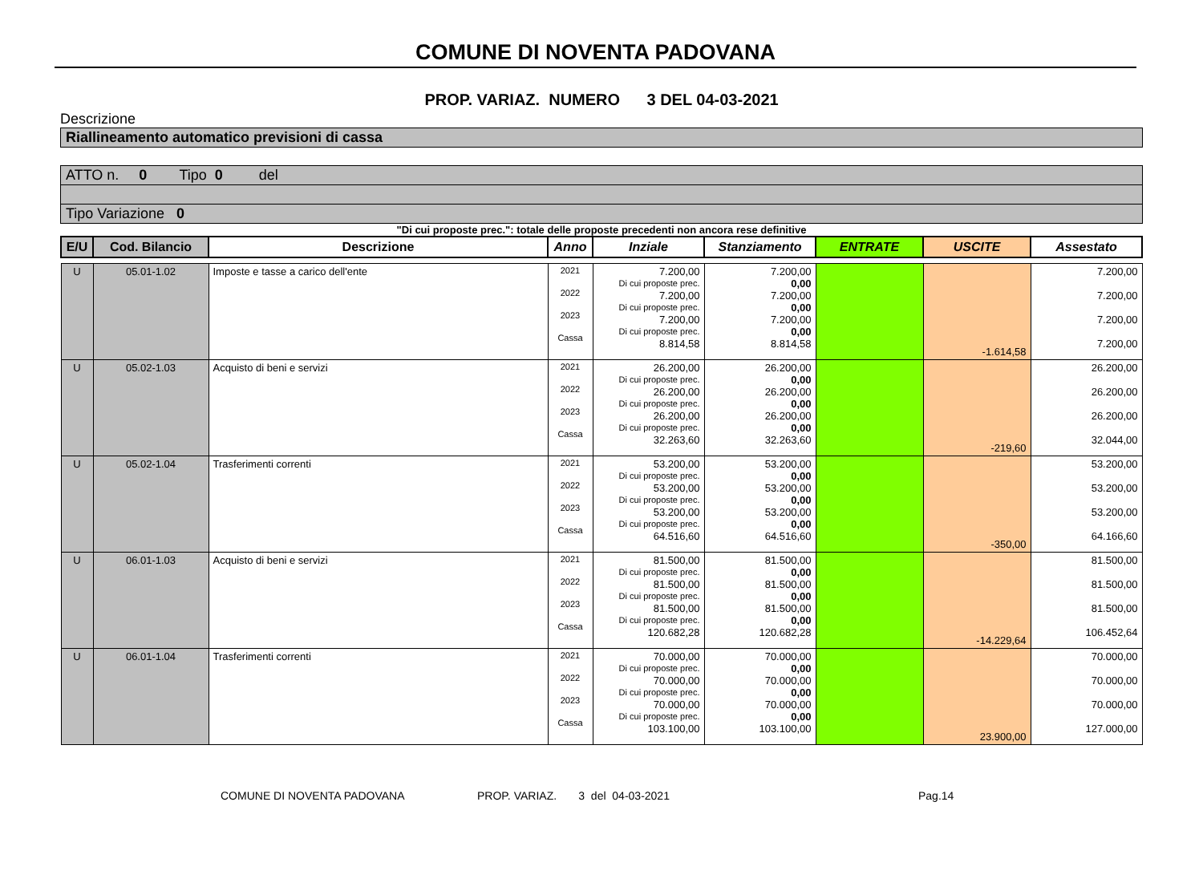COMUNE DI NOVENTA PADOVANA
PROP. VARIAZ. NUMERO 3 DEL 04-03-2021
Descrizione
Riallineamento automatico previsioni di cassa
ATTO n. 0 Tipo 0 del
Tipo Variazione 0
"Di cui proposte prec.": totale delle proposte precedenti non ancora rese definitive
| E/U | Cod. Bilancio | Descrizione | Anno | Inziale | Stanziamento | ENTRATE | USCITE | Assestato |
| --- | --- | --- | --- | --- | --- | --- | --- | --- |
| U | 05.01-1.02 | Imposte e tasse a carico dell'ente | 2021 2022 2023 Cassa | 7.200,00 Di cui proposte prec. 7.200,00 Di cui proposte prec. 7.200,00 Di cui proposte prec. 8.814,58 | 7.200,00 0,00 7.200,00 0,00 7.200,00 0,00 8.814,58 | | -1.614,58 | 7.200,00 7.200,00 7.200,00 7.200,00 |
| U | 05.02-1.03 | Acquisto di beni e servizi | 2021 2022 2023 Cassa | 26.200,00 Di cui proposte prec. 26.200,00 Di cui proposte prec. 26.200,00 Di cui proposte prec. 32.263,60 | 26.200,00 0,00 26.200,00 0,00 26.200,00 0,00 32.263,60 | | -219,60 | 26.200,00 26.200,00 26.200,00 32.044,00 |
| U | 05.02-1.04 | Trasferimenti correnti | 2021 2022 2023 Cassa | 53.200,00 Di cui proposte prec. 53.200,00 Di cui proposte prec. 53.200,00 Di cui proposte prec. 64.516,60 | 53.200,00 0,00 53.200,00 0,00 53.200,00 0,00 64.516,60 | | -350,00 | 53.200,00 53.200,00 53.200,00 64.166,60 |
| U | 06.01-1.03 | Acquisto di beni e servizi | 2021 2022 2023 Cassa | 81.500,00 Di cui proposte prec. 81.500,00 Di cui proposte prec. 81.500,00 Di cui proposte prec. 120.682,28 | 81.500,00 0,00 81.500,00 0,00 81.500,00 0,00 120.682,28 | | -14.229,64 | 81.500,00 81.500,00 81.500,00 106.452,64 |
| U | 06.01-1.04 | Trasferimenti correnti | 2021 2022 2023 Cassa | 70.000,00 Di cui proposte prec. 70.000,00 Di cui proposte prec. 70.000,00 Di cui proposte prec. 103.100,00 | 70.000,00 0,00 70.000,00 0,00 70.000,00 0,00 103.100,00 | | 23.900,00 | 70.000,00 70.000,00 70.000,00 127.000,00 |
COMUNE DI NOVENTA PADOVANA PROP. VARIAZ. 3 del 04-03-2021 Pag.14